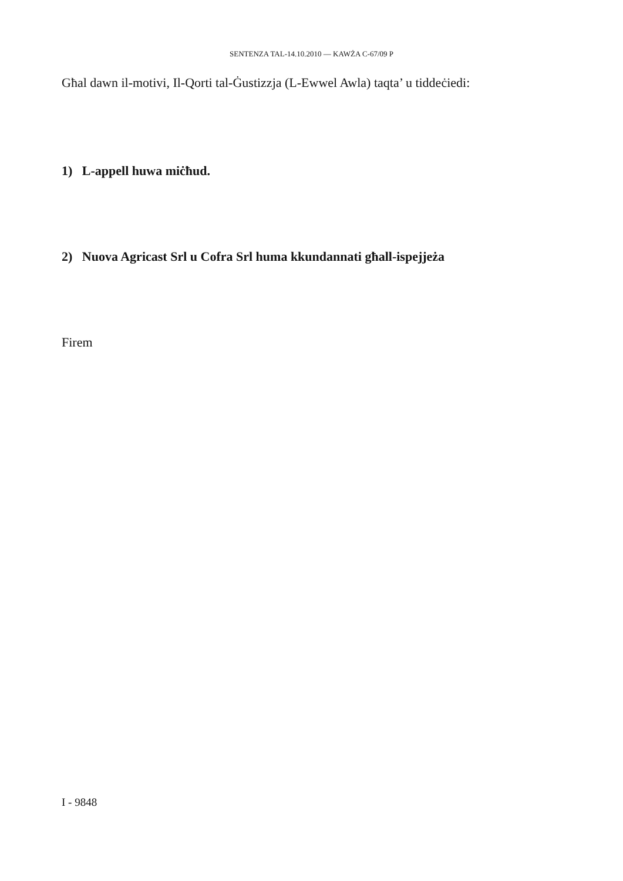SENTENZA TAL-14.10.2010 — KAWŻA C-67/09 P
Għal dawn il-motivi, Il-Qorti tal-Ġustizzja (L-Ewwel Awla) taqta’ u tiddeċiedi:
1) L-appell huwa miċħud.
2) Nuova Agricast Srl u Cofra Srl huma kkundannati għall-ispejjeża
Firem
I - 9848